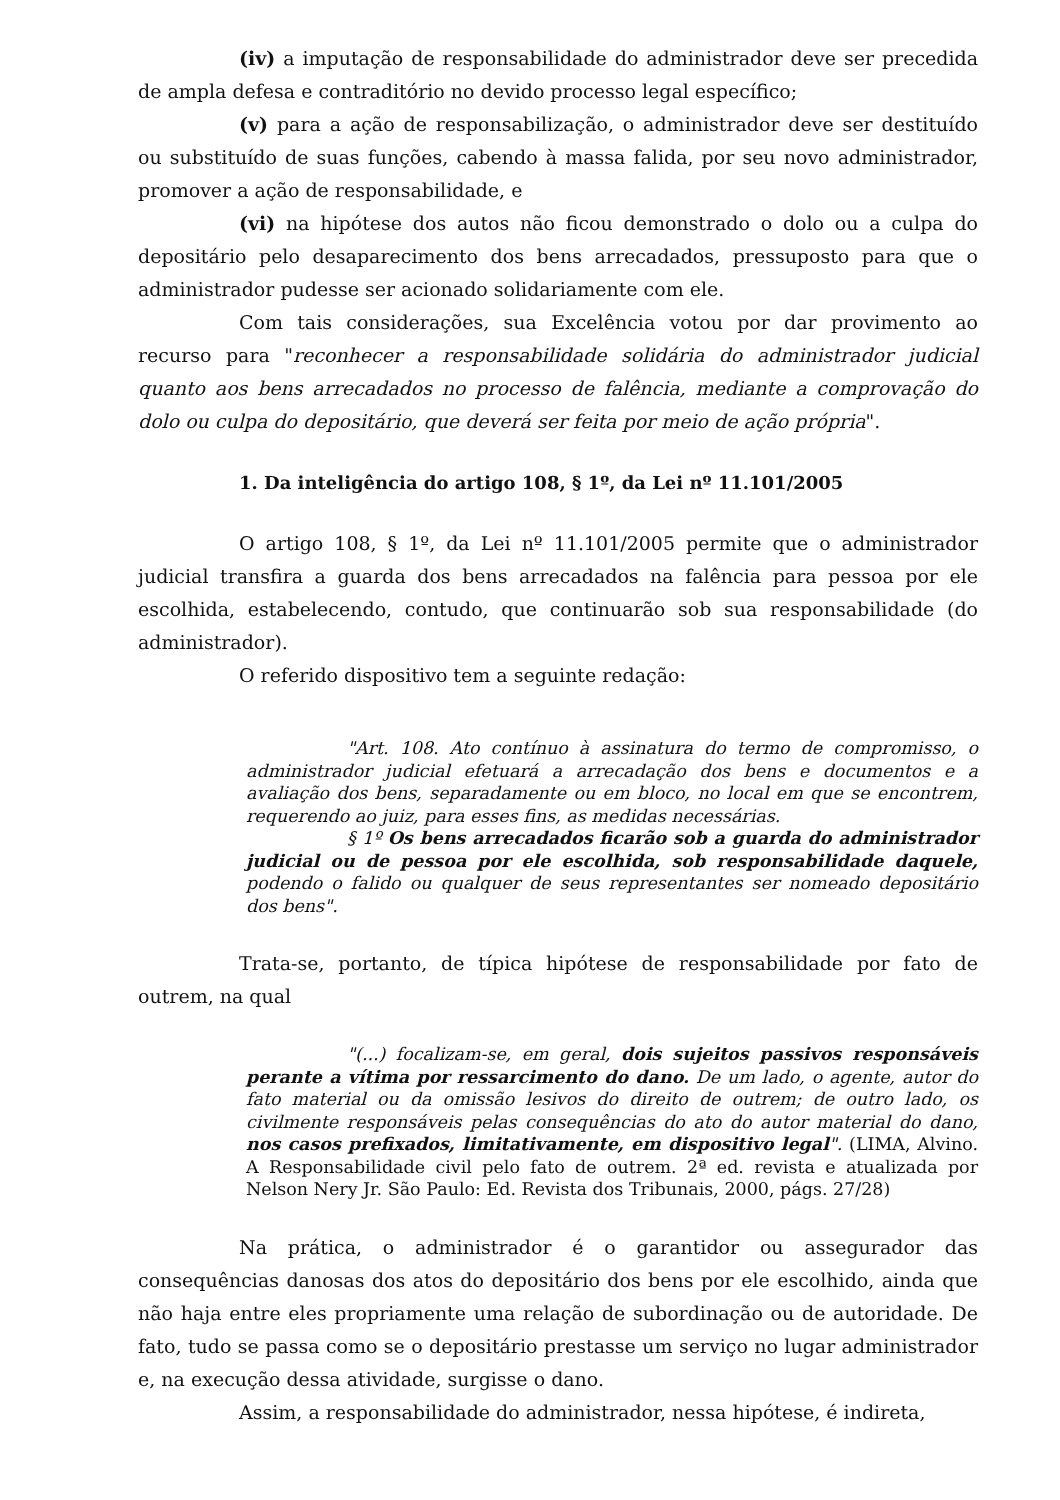(iv) a imputação de responsabilidade do administrador deve ser precedida de ampla defesa e contraditório no devido processo legal específico;
(v) para a ação de responsabilização, o administrador deve ser destituído ou substituído de suas funções, cabendo à massa falida, por seu novo administrador, promover a ação de responsabilidade, e
(vi) na hipótese dos autos não ficou demonstrado o dolo ou a culpa do depositário pelo desaparecimento dos bens arrecadados, pressuposto para que o administrador pudesse ser acionado solidariamente com ele.
Com tais considerações, sua Excelência votou por dar provimento ao recurso para "reconhecer a responsabilidade solidária do administrador judicial quanto aos bens arrecadados no processo de falência, mediante a comprovação do dolo ou culpa do depositário, que deverá ser feita por meio de ação própria".
1. Da inteligência do artigo 108, § 1º, da Lei nº 11.101/2005
O artigo 108, § 1º, da Lei nº 11.101/2005 permite que o administrador judicial transfira a guarda dos bens arrecadados na falência para pessoa por ele escolhida, estabelecendo, contudo, que continuarão sob sua responsabilidade (do administrador).
O referido dispositivo tem a seguinte redação:
"Art. 108. Ato contínuo à assinatura do termo de compromisso, o administrador judicial efetuará a arrecadação dos bens e documentos e a avaliação dos bens, separadamente ou em bloco, no local em que se encontrem, requerendo ao juiz, para esses fins, as medidas necessárias.
§ 1º Os bens arrecadados ficarão sob a guarda do administrador judicial ou de pessoa por ele escolhida, sob responsabilidade daquele, podendo o falido ou qualquer de seus representantes ser nomeado depositário dos bens".
Trata-se, portanto, de típica hipótese de responsabilidade por fato de outrem, na qual
"(...) focalizam-se, em geral, dois sujeitos passivos responsáveis perante a vítima por ressarcimento do dano. De um lado, o agente, autor do fato material ou da omissão lesivos do direito de outrem; de outro lado, os civilmente responsáveis pelas consequências do ato do autor material do dano, nos casos prefixados, limitativamente, em dispositivo legal". (LIMA, Alvino. A Responsabilidade civil pelo fato de outrem. 2ª ed. revista e atualizada por Nelson Nery Jr. São Paulo: Ed. Revista dos Tribunais, 2000, págs. 27/28)
Na prática, o administrador é o garantidor ou assegurador das consequências danosas dos atos do depositário dos bens por ele escolhido, ainda que não haja entre eles propriamente uma relação de subordinação ou de autoridade. De fato, tudo se passa como se o depositário prestasse um serviço no lugar administrador e, na execução dessa atividade, surgisse o dano.
Assim, a responsabilidade do administrador, nessa hipótese, é indireta,